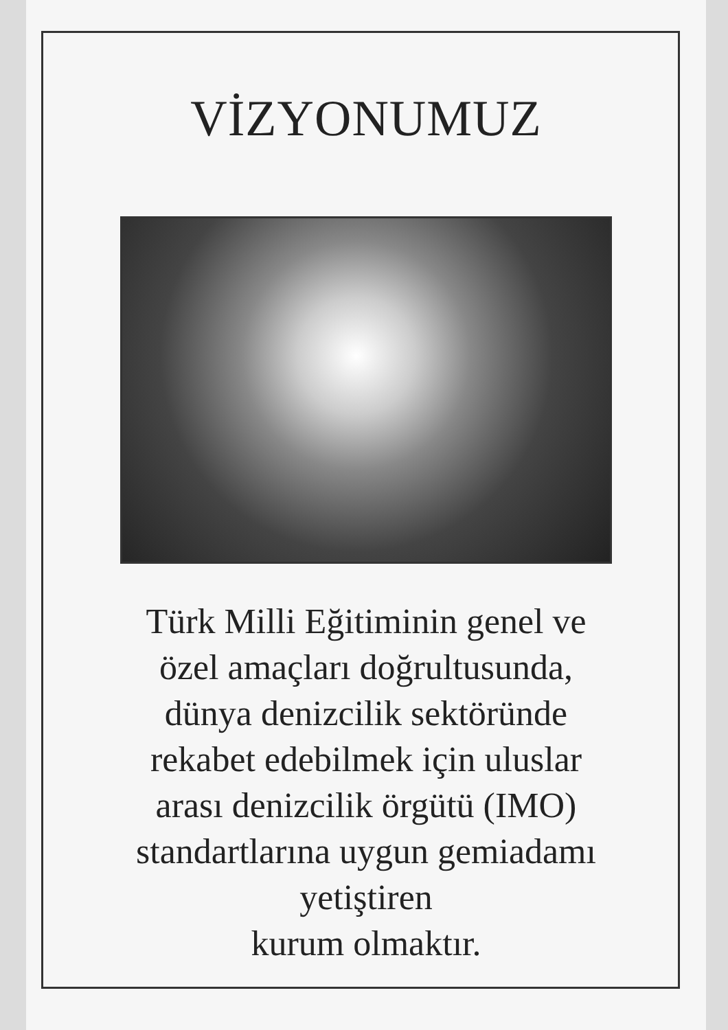VİZYONUMUZ
Türk Milli Eğitiminin genel ve
özel amaçları doğrultusunda,
dünya denizcilik sektöründe
rekabet edebilmek için uluslar
arası denizcilik örgütü (IMO)
standartlarına uygun gemiadamı
yetiştiren
kurum olmaktır.